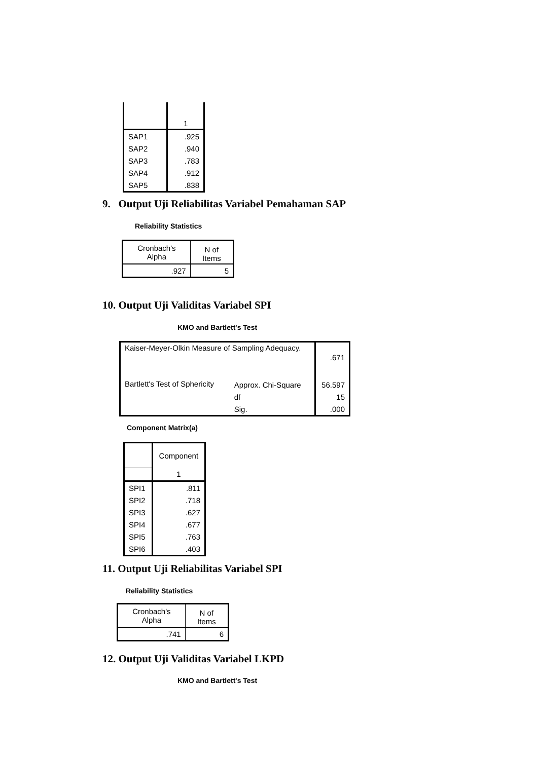| | 1 |
| SAP1 | .925 |
| SAP2 | .940 |
| SAP3 | .783 |
| SAP4 | .912 |
| SAP5 | .838 |
9. Output Uji Reliabilitas Variabel Pemahaman SAP
Reliability Statistics
| Cronbach's Alpha | N of Items |
| --- | --- |
| .927 | 5 |
10. Output Uji Validitas Variabel SPI
KMO and Bartlett's Test
| Kaiser-Meyer-Olkin Measure of Sampling Adequacy. | | .671 |
| Bartlett's Test of Sphericity | Approx. Chi-Square | 56.597 |
| | df | 15 |
| | Sig. | .000 |
Component Matrix(a)
| | Component |
| | 1 |
| SPI1 | .811 |
| SPI2 | .718 |
| SPI3 | .627 |
| SPI4 | .677 |
| SPI5 | .763 |
| SPI6 | .403 |
11. Output Uji Reliabilitas Variabel SPI
Reliability Statistics
| Cronbach's Alpha | N of Items |
| --- | --- |
| .741 | 6 |
12. Output Uji Validitas Variabel LKPD
KMO and Bartlett's Test